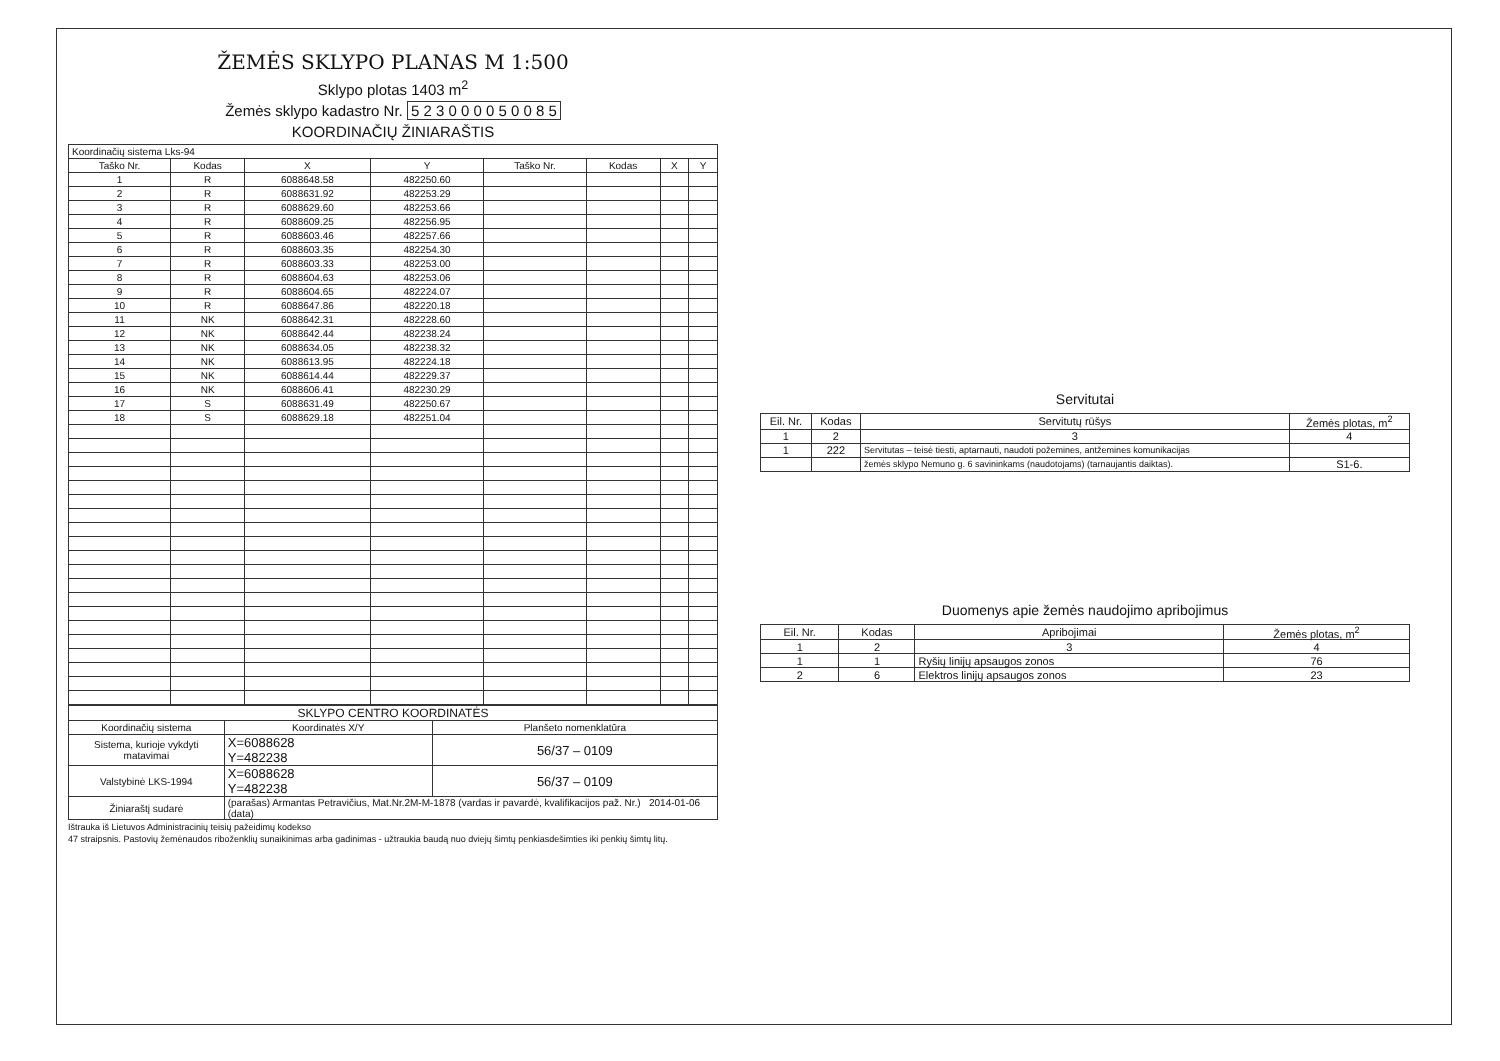ŽEMĖS SKLYPO PLANAS M 1:500
Sklypo plotas 1403 m<sup>2</sup>
Žemės sklypo kadastro Nr. 5 2 3 0 0 0 0 5 0 0 8 5
KOORDINAČIŲ ŽINIARAŠTIS
| Koordinačių sistema Lks-94 | | | | | | | |
| Taško Nr. | Kodas | X | Y | Taško Nr. | Kodas | X | Y |
| 1 | R | 6088648.58 | 482250.60 | | | | |
| 2 | R | 6088631.92 | 482253.29 | | | | |
| 3 | R | 6088629.60 | 482253.66 | | | | |
| 4 | R | 6088609.25 | 482256.95 | | | | |
| 5 | R | 6088603.46 | 482257.66 | | | | |
| 6 | R | 6088603.35 | 482254.30 | | | | |
| 7 | R | 6088603.33 | 482253.00 | | | | |
| 8 | R | 6088604.63 | 482253.06 | | | | |
| 9 | R | 6088604.65 | 482224.07 | | | | |
| 10 | R | 6088647.86 | 482220.18 | | | | |
| 11 | NK | 6088642.31 | 482228.60 | | | | |
| 12 | NK | 6088642.44 | 482238.24 | | | | |
| 13 | NK | 6088634.05 | 482238.32 | | | | |
| 14 | NK | 6088613.95 | 482224.18 | | | | |
| 15 | NK | 6088614.44 | 482229.37 | | | | |
| 16 | NK | 6088606.41 | 482230.29 | | | | |
| 17 | S | 6088631.49 | 482250.67 | | | | |
| 18 | S | 6088629.18 | 482251.04 | | | | |
| SKLYPO CENTRO KOORDINATĖS | | |
| Koordinačių sistema | Koordinatės X/Y | Planšeto nomenklatūra |
| Sistema, kurioje vykdyti matavimai | X=6088628 Y=482238 | 56/37 – 0109 |
| Valstybinė LKS-1994 | X=6088628 Y=482238 | 56/37 – 0109 |
| Žiniaraštį sudarė | (parašas) Armantas Petravičius, Mat.Nr.2M-M-1878 (vardas ir pavardė, kvalifikacijos paž. Nr.) 2014-01-06 (data) | |
Ištrauka iš Lietuvos Administracinių teisių pažeidimų kodekso
47 straipsnis. Pastovių žemėnaudos riboženklių sunaikinimas arba gadinimas - užtraukia baudą nuo dviejų šimtų penkiasdešimties iki penkių šimtų litų.
Servitutai
| Eil. Nr. | Kodas | Servitutų rūšys | Žemės plotas, m<sup>2</sup> |
| --- | --- | --- | --- |
| 1 | 2 | 3 | 4 |
| 1 | 222 | Servitutas – teisė tiesti, aptarnauti, naudoti požemines, antžemines komunikacijas | |
| | | žemės sklypo Nemuno g. 6 savininkams (naudotojams) (tarnaujantis daiktas). | S1-6. |
Duomenys apie žemės naudojimo apribojimus
| Eil. Nr. | Kodas | Apribojimai | Žemės plotas, m<sup>2</sup> |
| --- | --- | --- | --- |
| 1 | 2 | 3 | 4 |
| 1 | 1 | Ryšių linijų apsaugos zonos | 76 |
| 2 | 6 | Elektros linijų apsaugos zonos | 23 |